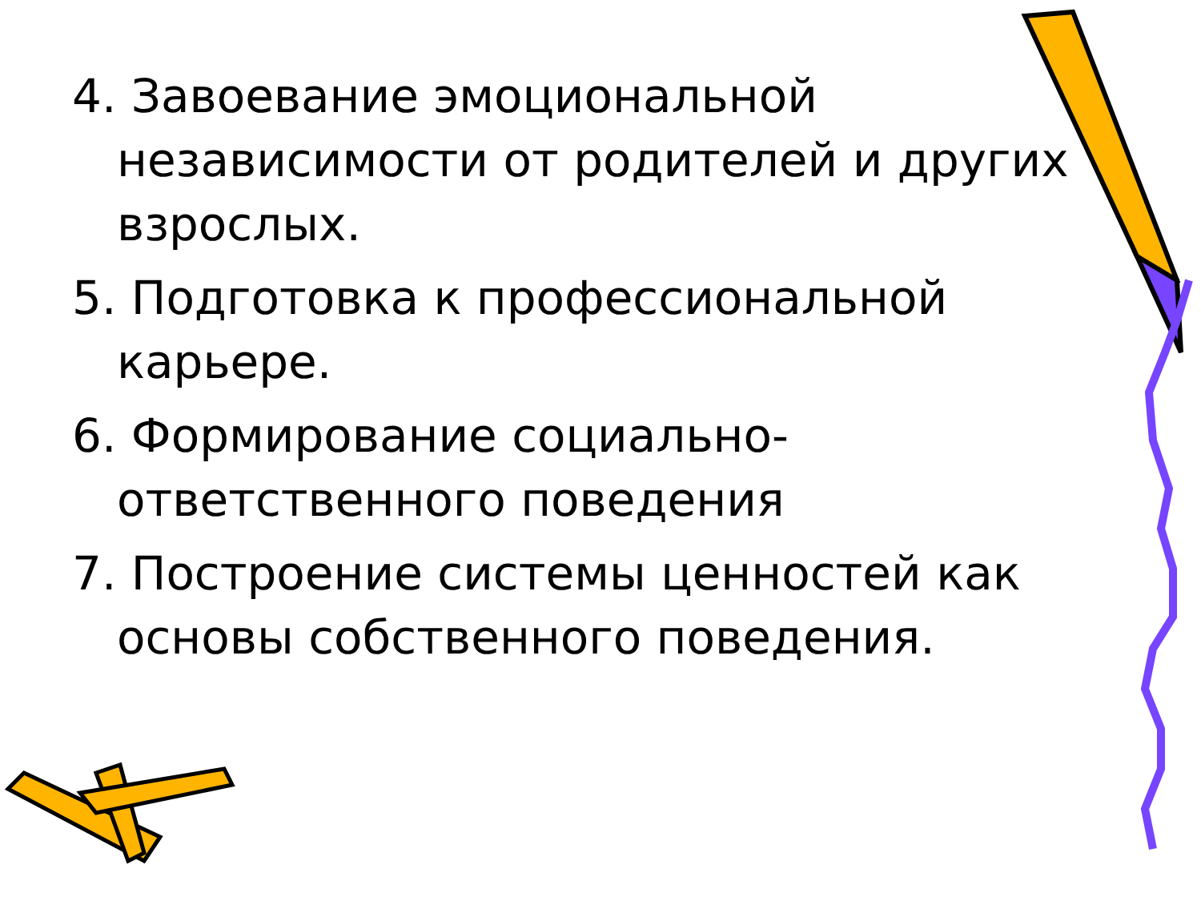4. Завоевание эмоциональной независимости от родителей и других взрослых.
5. Подготовка к профессиональной карьере.
6. Формирование социально-ответственного поведения
7. Построение системы ценностей как основы собственного поведения.